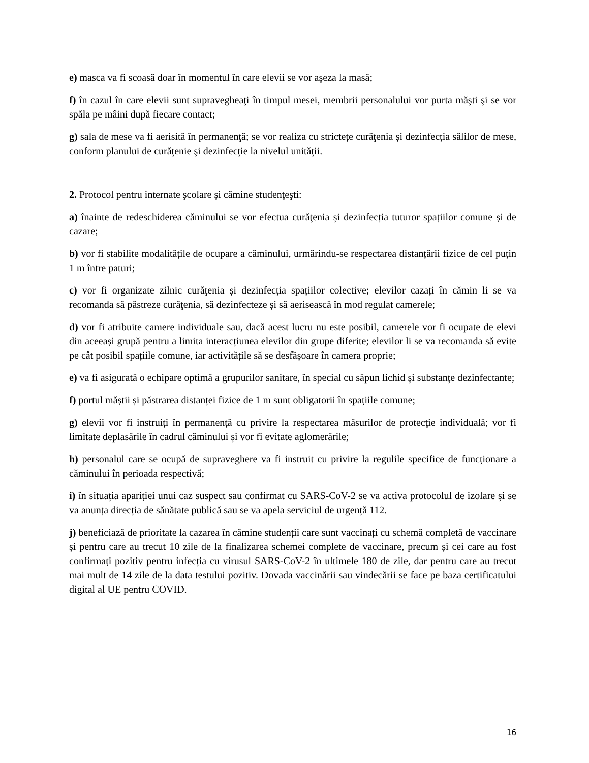e) masca va fi scoasă doar în momentul în care elevii se vor aşeza la masă;
f) în cazul în care elevii sunt supravegheaţi în timpul mesei, membrii personalului vor purta măşti şi se vor spăla pe mâini după fiecare contact;
g) sala de mese va fi aerisită în permanenţă; se vor realiza cu strictețe curăţenia și dezinfecția sălilor de mese, conform planului de curăţenie şi dezinfecţie la nivelul unităţii.
2. Protocol pentru internate şcolare şi cămine studenţeşti:
a) înainte de redeschiderea căminului se vor efectua curăţenia și dezinfecția tuturor spațiilor comune și de cazare;
b) vor fi stabilite modalitățile de ocupare a căminului, urmărindu-se respectarea distanțării fizice de cel puțin 1 m între paturi;
c) vor fi organizate zilnic curăţenia și dezinfecția spațiilor colective; elevilor cazați în cămin li se va recomanda să păstreze curăţenia, să dezinfecteze și să aerisească în mod regulat camerele;
d) vor fi atribuite camere individuale sau, dacă acest lucru nu este posibil, camerele vor fi ocupate de elevi din aceeași grupă pentru a limita interacțiunea elevilor din grupe diferite; elevilor li se va recomanda să evite pe cât posibil spațiile comune, iar activitățile să se desfășoare în camera proprie;
e) va fi asigurată o echipare optimă a grupurilor sanitare, în special cu săpun lichid și substanțe dezinfectante;
f) portul măștii și păstrarea distanței fizice de 1 m sunt obligatorii în spațiile comune;
g) elevii vor fi instruiți în permanență cu privire la respectarea măsurilor de protecţie individuală; vor fi limitate deplasările în cadrul căminului și vor fi evitate aglomerările;
h) personalul care se ocupă de supraveghere va fi instruit cu privire la regulile specifice de funcționare a căminului în perioada respectivă;
i) în situația apariției unui caz suspect sau confirmat cu SARS-CoV-2 se va activa protocolul de izolare și se va anunța direcția de sănătate publică sau se va apela serviciul de urgență 112.
j) beneficiază de prioritate la cazarea în cămine studenții care sunt vaccinați cu schemă completă de vaccinare și pentru care au trecut 10 zile de la finalizarea schemei complete de vaccinare, precum și cei care au fost confirmați pozitiv pentru infecția cu virusul SARS-CoV-2 în ultimele 180 de zile, dar pentru care au trecut mai mult de 14 zile de la data testului pozitiv. Dovada vaccinării sau vindecării se face pe baza certificatului digital al UE pentru COVID.
16